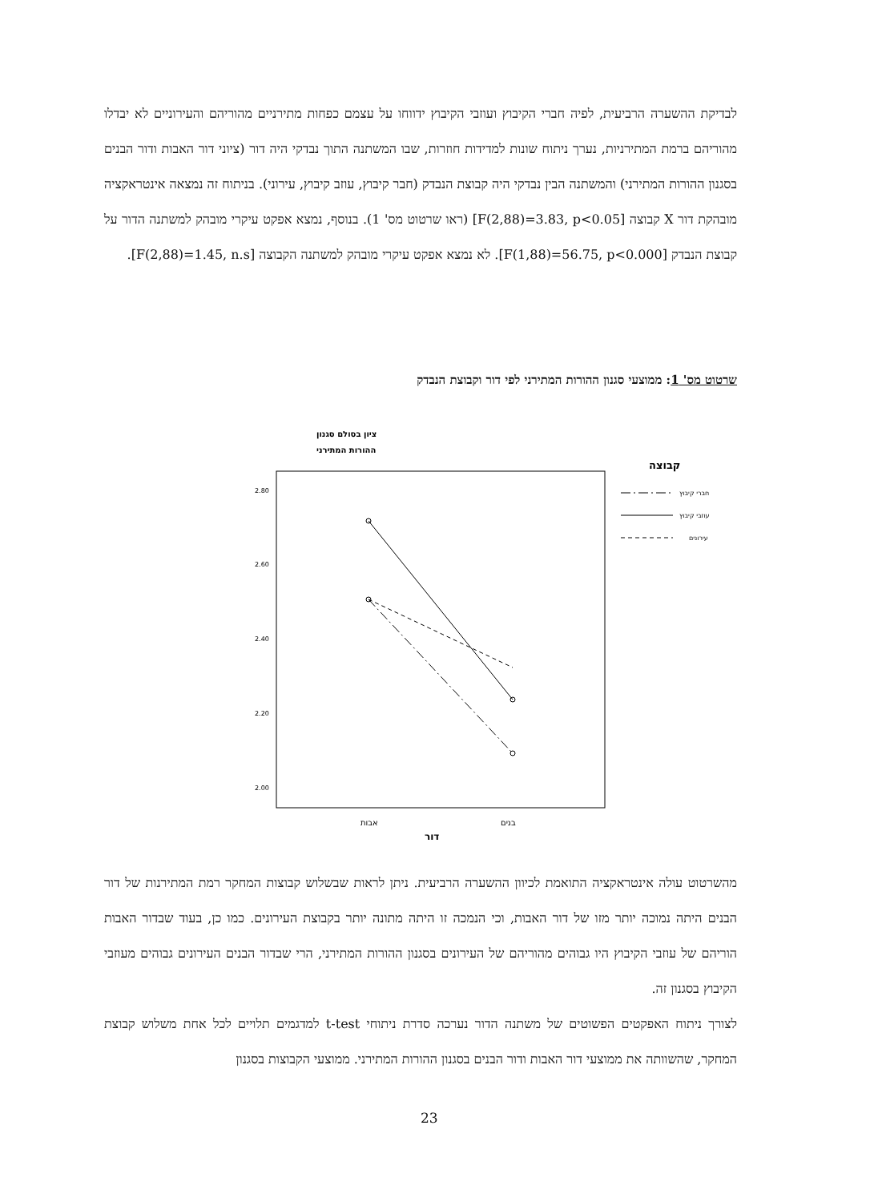לבדיקת ההשערה הרביעית, לפיה חברי הקיבוץ ועוזבי הקיבוץ ידווחו על עצמם כפחות מתירניים מהוריהם והעירוניים לא יבדלו מהוריהם ברמת המתירניות, נערך ניתוח שונות למדידות חוזרות, שבו המשתנה התוך נבדקי היה דור (ציוני דור האבות ודור הבנים בסגנון ההורות המתירני) והמשתנה הבין נבדקי היה קבוצת הנבדק (חבר קיבוץ, עוזב קיבוץ, עירוני). בניתוח זה נמצאה אינטראקציה מובהקת דור X קבוצה [F(2,88)=3.83, p<0.05] (ראו שרטוט מס' 1). בנוסף, נמצא אפקט עיקרי מובהק למשתנה הדור על קבוצת הנבדק [F(1,88)=56.75, p<0.000]. לא נמצא אפקט עיקרי מובהק למשתנה הקבוצה [F(2,88)=1.45, n.s].
שרטוט מס' 1: ממוצעי סגנון ההורות המתירני לפי דור וקבוצת הנבדק
ציון בסולם סגנון
ההורות המתירני
2.80
2.60
2.40
2.20
2.00
אבות
בנים
דור
קבוצה
חברי קיבוץ
עוזבי קיבוץ
עירונים
מהשרטוט עולה אינטראקציה התואמת לכיוון ההשערה הרביעית. ניתן לראות שבשלוש קבוצות המחקר רמת המתירנות של דור הבנים היתה נמוכה יותר מזו של דור האבות, וכי הנמכה זו היתה מתונה יותר בקבוצת העירונים. כמו כן, בעוד שבדור האבות הוריהם של עוזבי הקיבוץ היו גבוהים מהוריהם של העירונים בסגנון ההורות המתירני, הרי שבדור הבנים העירונים גבוהים מעוזבי הקיבוץ בסגנון זה.
לצורך ניתוח האפקטים הפשוטים של משתנה הדור נערכה סדרת ניתוחי t-test למדגמים תלויים לכל אחת משלוש קבוצת המחקר, שהשוותה את ממוצעי דור האבות ודור הבנים בסגנון ההורות המתירני. ממוצעי הקבוצות בסגנון
23